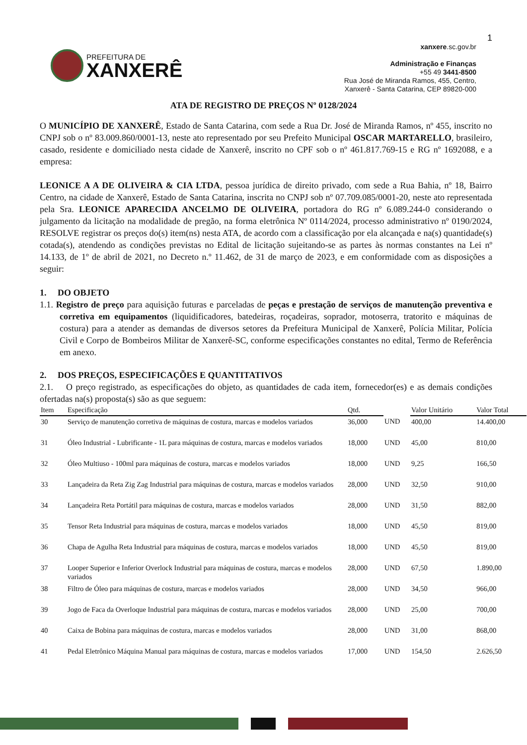1
PREFEITURA DE
XANXERÊ
xanxere.sc.gov.br
Administração e Finanças
+55 49 3441-8500
Rua José de Miranda Ramos, 455, Centro,
Xanxerê - Santa Catarina, CEP 89820-000
ATA DE REGISTRO DE PREÇOS Nº 0128/2024
O MUNICÍPIO DE XANXERÊ, Estado de Santa Catarina, com sede a Rua Dr. José de Miranda Ramos, nº 455, inscrito no CNPJ sob o nº 83.009.860/0001-13, neste ato representado por seu Prefeito Municipal OSCAR MARTARELLO, brasileiro, casado, residente e domiciliado nesta cidade de Xanxerê, inscrito no CPF sob o nº 461.817.769-15 e RG nº 1692088, e a empresa:
LEONICE A A DE OLIVEIRA & CIA LTDA, pessoa jurídica de direito privado, com sede a Rua Bahia, nº 18, Bairro Centro, na cidade de Xanxerê, Estado de Santa Catarina, inscrita no CNPJ sob nº 07.709.085/0001-20, neste ato representada pela Sra. LEONICE APARECIDA ANCELMO DE OLIVEIRA, portadora do RG nº 6.089.244-0 considerando o julgamento da licitação na modalidade de pregão, na forma eletrônica Nº 0114/2024, processo administrativo nº 0190/2024, RESOLVE registrar os preços do(s) item(ns) nesta ATA, de acordo com a classificação por ela alcançada e na(s) quantidade(s) cotada(s), atendendo as condições previstas no Edital de licitação sujeitando-se as partes às normas constantes na Lei nº 14.133, de 1º de abril de 2021, no Decreto n.º 11.462, de 31 de março de 2023, e em conformidade com as disposições a seguir:
1. DO OBJETO
1.1. Registro de preço para aquisição futuras e parceladas de peças e prestação de serviços de manutenção preventiva e corretiva em equipamentos (liquidificadores, batedeiras, roçadeiras, soprador, motoserra, tratorito e máquinas de costura) para a atender as demandas de diversos setores da Prefeitura Municipal de Xanxerê, Polícia Militar, Polícia Civil e Corpo de Bombeiros Militar de Xanxerê-SC, conforme especificações constantes no edital, Termo de Referência em anexo.
2. DOS PREÇOS, ESPECIFICAÇÕES E QUANTITATIVOS
2.1. O preço registrado, as especificações do objeto, as quantidades de cada item, fornecedor(es) e as demais condições ofertadas na(s) proposta(s) são as que seguem:
| Item | Especificação | Qtd. | | Valor Unitário | Valor Total |
| --- | --- | --- | --- | --- | --- |
| 30 | Serviço de manutenção corretiva de máquinas de costura, marcas e modelos variados | 36,000 | UND | 400,00 | 14.400,00 |
| 31 | Óleo Industrial - Lubrificante - 1L para máquinas de costura, marcas e modelos variados | 18,000 | UND | 45,00 | 810,00 |
| 32 | Óleo Multiuso - 100ml para máquinas de costura, marcas e modelos variados | 18,000 | UND | 9,25 | 166,50 |
| 33 | Lançadeira da Reta Zig Zag Industrial para máquinas de costura, marcas e modelos variados | 28,000 | UND | 32,50 | 910,00 |
| 34 | Lançadeira Reta Portátil para máquinas de costura, marcas e modelos variados | 28,000 | UND | 31,50 | 882,00 |
| 35 | Tensor Reta Industrial para máquinas de costura, marcas e modelos variados | 18,000 | UND | 45,50 | 819,00 |
| 36 | Chapa de Agulha Reta Industrial para máquinas de costura, marcas e modelos variados | 18,000 | UND | 45,50 | 819,00 |
| 37 | Looper Superior e Inferior Overlock Industrial para máquinas de costura, marcas e modelos variados | 28,000 | UND | 67,50 | 1.890,00 |
| 38 | Filtro de Óleo para máquinas de costura, marcas e modelos variados | 28,000 | UND | 34,50 | 966,00 |
| 39 | Jogo de Faca da Overloque Industrial para máquinas de costura, marcas e modelos variados | 28,000 | UND | 25,00 | 700,00 |
| 40 | Caixa de Bobina para máquinas de costura, marcas e modelos variados | 28,000 | UND | 31,00 | 868,00 |
| 41 | Pedal Eletrônico Máquina Manual para máquinas de costura, marcas e modelos variados | 17,000 | UND | 154,50 | 2.626,50 |